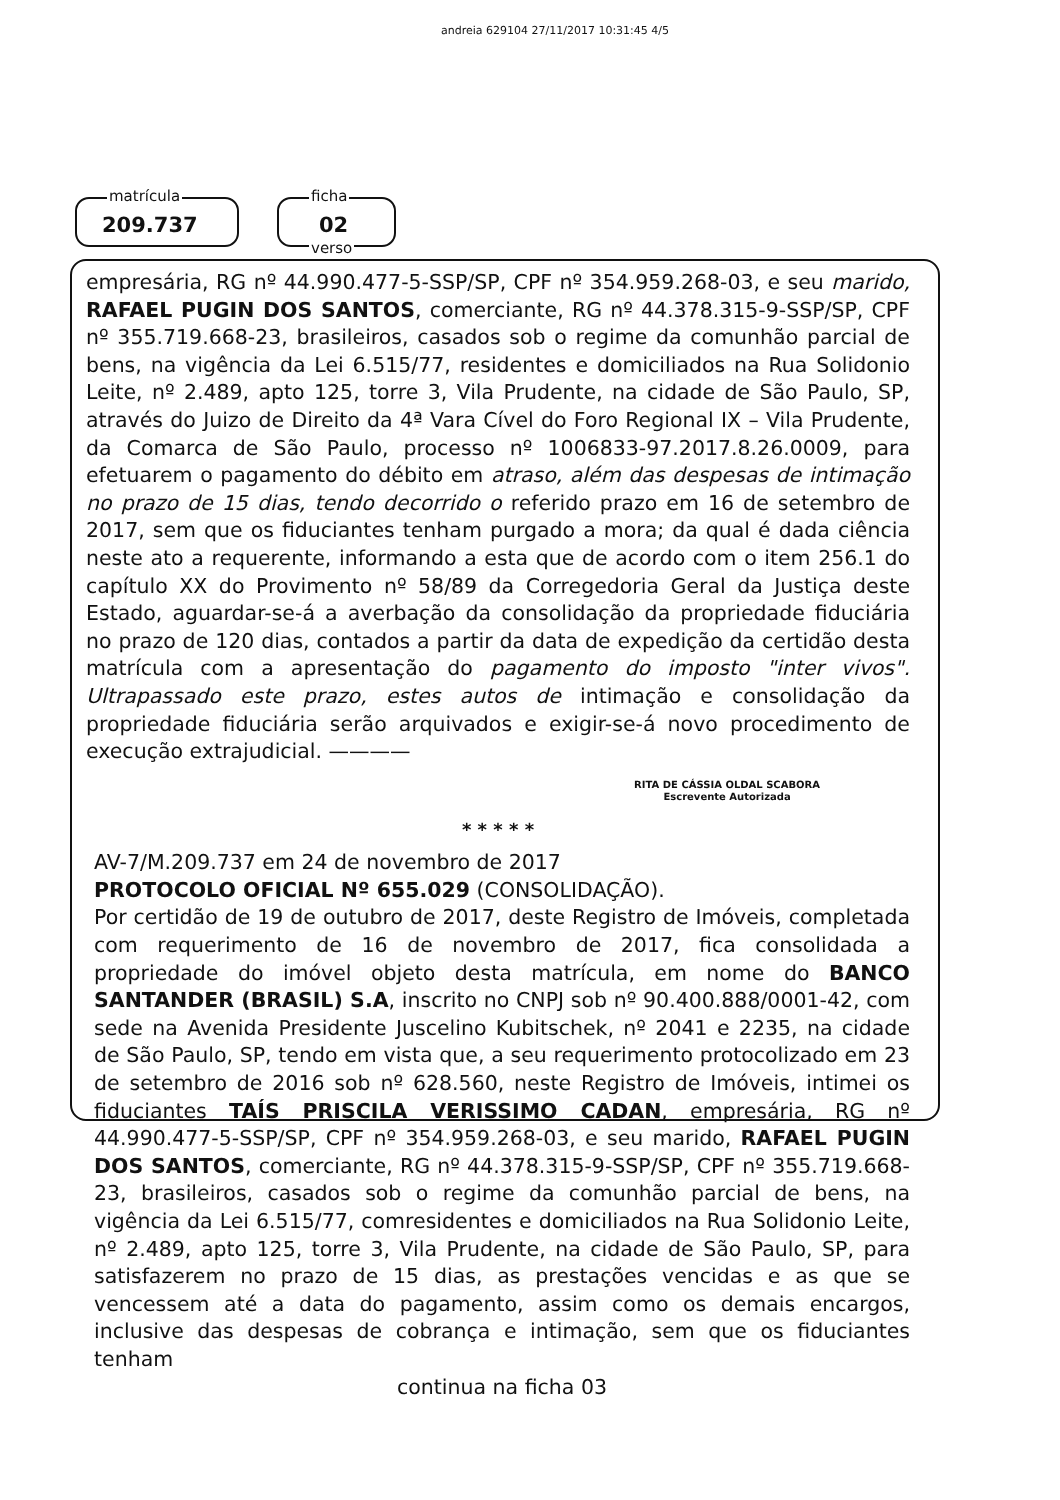andreia 629104 27/11/2017 10:31:45 4/5
matrícula
209.737
ficha
02
verso
empresária, RG nº 44.990.477-5-SSP/SP, CPF nº 354.959.268-03, e seu marido, RAFAEL PUGIN DOS SANTOS, comerciante, RG nº 44.378.315-9-SSP/SP, CPF nº 355.719.668-23, brasileiros, casados sob o regime da comunhão parcial de bens, na vigência da Lei 6.515/77, residentes e domiciliados na Rua Solidonio Leite, nº 2.489, apto 125, torre 3, Vila Prudente, na cidade de São Paulo, SP, através do Juizo de Direito da 4ª Vara Cível do Foro Regional IX – Vila Prudente, da Comarca de São Paulo, processo nº 1006833-97.2017.8.26.0009, para efetuarem o pagamento do débito em atraso, além das despesas de intimação no prazo de 15 dias, tendo decorrido o referido prazo em 16 de setembro de 2017, sem que os fiduciantes tenham purgado a mora; da qual é dada ciência neste ato a requerente, informando a esta que de acordo com o item 256.1 do capítulo XX do Provimento nº 58/89 da Corregedoria Geral da Justiça deste Estado, aguardar-se-á a averbação da consolidação da propriedade fiduciária no prazo de 120 dias, contados a partir da data de expedição da certidão desta matrícula com a apresentação do pagamento do imposto "inter vivos". Ultrapassado este prazo, estes autos de intimação e consolidação da propriedade fiduciária serão arquivados e exigir-se-á novo procedimento de execução extrajudicial. ————
RITA DE CÁSSIA OLDAL SCABORA
Escrevente Autorizada
* * * * *
AV-7/M.209.737 em 24 de novembro de 2017
PROTOCOLO OFICIAL Nº 655.029 (CONSOLIDAÇÃO).
Por certidão de 19 de outubro de 2017, deste Registro de Imóveis, completada com requerimento de 16 de novembro de 2017, fica consolidada a propriedade do imóvel objeto desta matrícula, em nome do BANCO SANTANDER (BRASIL) S.A, inscrito no CNPJ sob nº 90.400.888/0001-42, com sede na Avenida Presidente Juscelino Kubitschek, nº 2041 e 2235, na cidade de São Paulo, SP, tendo em vista que, a seu requerimento protocolizado em 23 de setembro de 2016 sob nº 628.560, neste Registro de Imóveis, intimei os fiduciantes TAÍS PRISCILA VERISSIMO CADAN, empresária, RG nº 44.990.477-5-SSP/SP, CPF nº 354.959.268-03, e seu marido, RAFAEL PUGIN DOS SANTOS, comerciante, RG nº 44.378.315-9-SSP/SP, CPF nº 355.719.668-23, brasileiros, casados sob o regime da comunhão parcial de bens, na vigência da Lei 6.515/77, comresidentes e domiciliados na Rua Solidonio Leite, nº 2.489, apto 125, torre 3, Vila Prudente, na cidade de São Paulo, SP, para satisfazerem no prazo de 15 dias, as prestações vencidas e as que se vencessem até a data do pagamento, assim como os demais encargos, inclusive das despesas de cobrança e intimação, sem que os fiduciantes tenham
continua na ficha 03